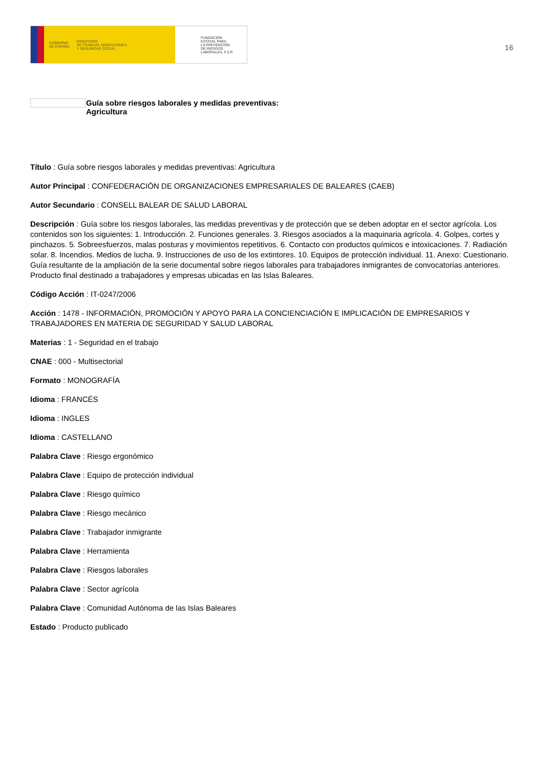GOBIERNO
DE ESPAÑA MINISTERIO
DE TRABAJO, MIGRACIONES
Y SEGURIDAD SOCIAL
FUNDACIÓN
ESTATAL PARA
LA PREVENCIÓN
DE RIESGOS
LABORALES, F.S.P.
16
Guía sobre riesgos laborales y medidas preventivas:
Agricultura
Título : Guía sobre riesgos laborales y medidas preventivas: Agricultura
Autor Principal : CONFEDERACIÓN DE ORGANIZACIONES EMPRESARIALES DE BALEARES (CAEB)
Autor Secundario : CONSELL BALEAR DE SALUD LABORAL
Descripción : Guía sobre los riesgos laborales, las medidas preventivas y de protección que se deben adoptar en el sector agrícola. Los contenidos son los siguientes: 1. Introducción. 2. Funciones generales. 3. Riesgos asociados a la maquinaria agrícola. 4. Golpes, cortes y pinchazos. 5. Sobreesfuerzos, malas posturas y movimientos repetitivos. 6. Contacto con productos químicos e intoxicaciones. 7. Radiación solar. 8. Incendios. Medios de lucha. 9. Instrucciones de uso de los extintores. 10. Equipos de protección individual. 11. Anexo: Cuestionario. Guía resultante de la ampliación de la serie documental sobre riegos laborales para trabajadores inmigrantes de convocatorias anteriores. Producto final destinado a trabajadores y empresas ubicadas en las Islas Baleares.
Código Acción : IT-0247/2006
Acción : 1478 - INFORMACIÓN, PROMOCIÓN Y APOYO PARA LA CONCIENCIACIÓN E IMPLICACIÓN DE EMPRESARIOS Y TRABAJADORES EN MATERIA DE SEGURIDAD Y SALUD LABORAL
Materias : 1 - Seguridad en el trabajo
CNAE : 000 - Multisectorial
Formato : MONOGRAFÍA
Idioma : FRANCÉS
Idioma : INGLES
Idioma : CASTELLANO
Palabra Clave : Riesgo ergonómico
Palabra Clave : Equipo de protección individual
Palabra Clave : Riesgo químico
Palabra Clave : Riesgo mecánico
Palabra Clave : Trabajador inmigrante
Palabra Clave : Herramienta
Palabra Clave : Riesgos laborales
Palabra Clave : Sector agrícola
Palabra Clave : Comunidad Autónoma de las Islas Baleares
Estado : Producto publicado